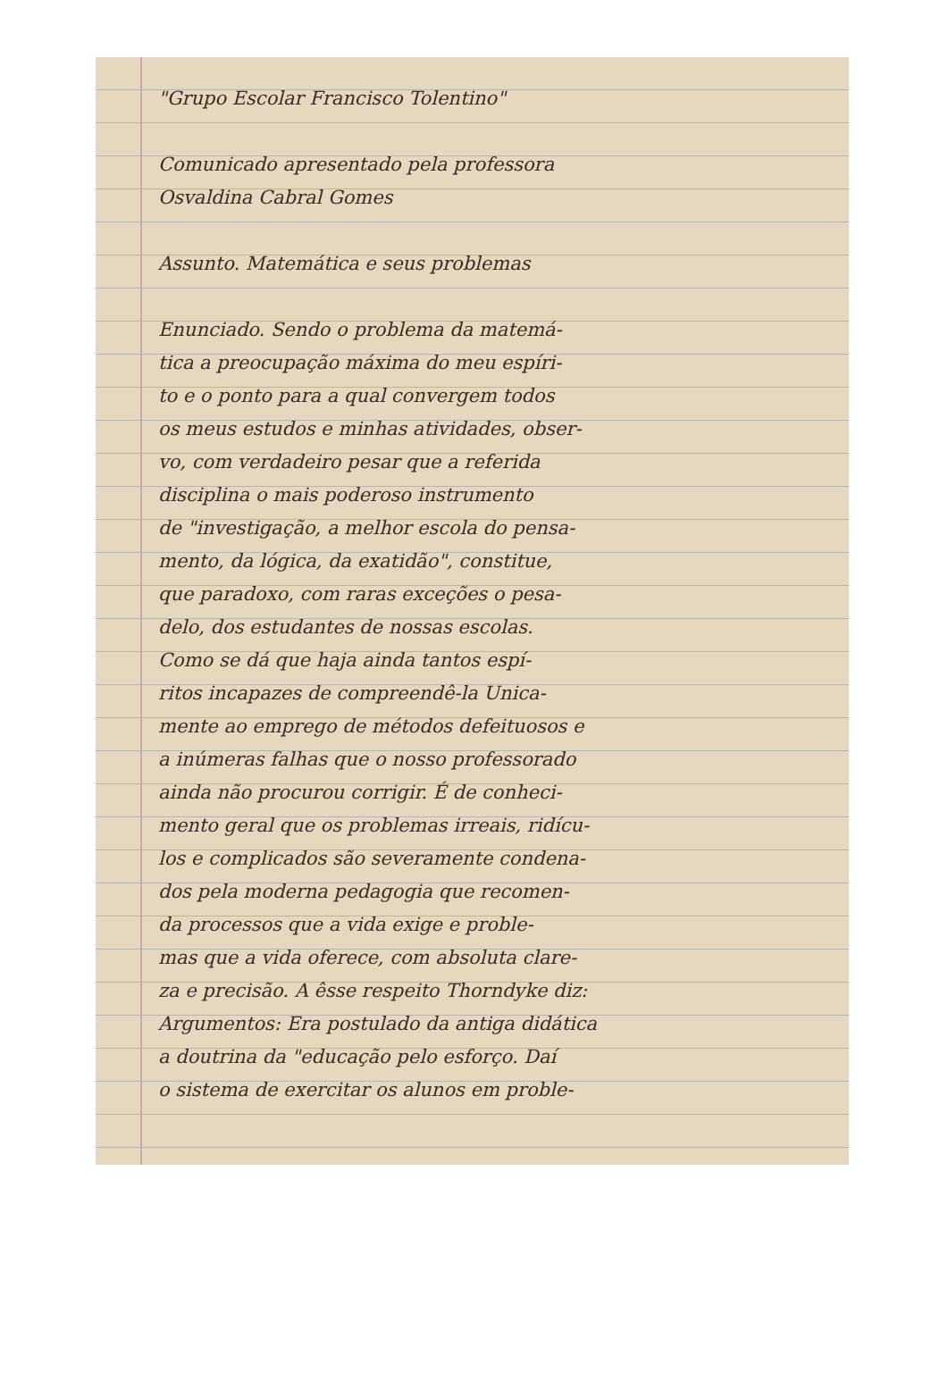"Grupo Escolar Francisco Tolentino"
Comunicado apresentado pela professora
Osvaldina Cabral Gomes
Assunto. Matemática e seus problemas
Enunciado. Sendo o problema da matemá-
tica a preocupação máxima do meu espíri-
to e o ponto para a qual convergem todos
os meus estudos e minhas atividades, obser-
vo, com verdadeiro pesar que a referida
disciplina o mais poderoso instrumento
de "investigação, a melhor escola do pensa-
mento, da lógica, da exatidão", constitue,
que paradoxo, com raras exceções o pesa-
delo, dos estudantes de nossas escolas.
Como se dá que haja ainda tantos espí-
ritos incapazes de compreendê-la Unica-
mente ao emprego de métodos defeituosos e
a inúmeras falhas que o nosso professorado
ainda não procurou corrigir. É de conheci-
mento geral que os problemas irreais, ridícu-
los e complicados são severamente condena-
dos pela moderna pedagogia que recomen-
da processos que a vida exige e proble-
mas que a vida oferece, com absoluta clare-
za e precisão. A êsse respeito Thorndyke diz:
Argumentos: Era postulado da antiga didática
a doutrina da "educação pelo esforço. Daí
o sistema de exercitar os alunos em proble-